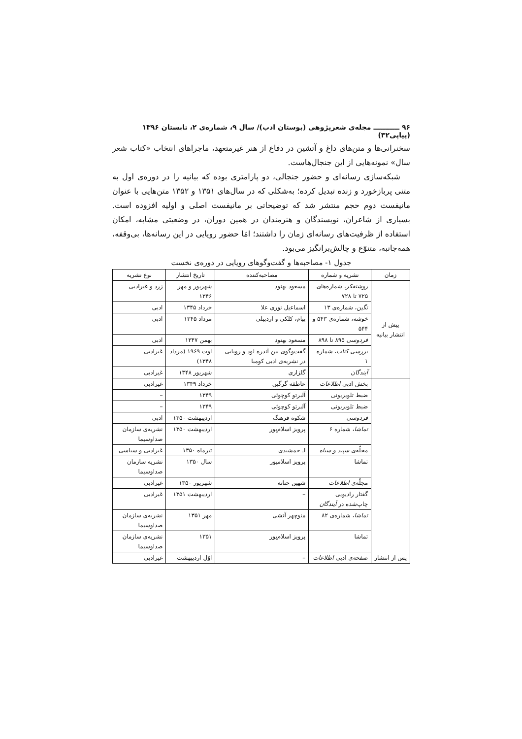۹۶ ـــــــــــ مجله‌ی شعرپژوهی (بوستان ادب)/ سال ۹، شماره‌ی ۲، تابستان ۱۳۹۶ (پیاپی۳۲)
سخنرانی‌ها و متن‌های داغ و آتشین در دفاع از هنر غیرمتعهد، ماجراهای انتخاب «کتاب شعر سال» نمونه‌هایی از این جنجال‌هاست.
شبکه‌سازی رسانه‌ای و حضور جنجالی، دو پارامتری بوده که بیانیه را در دوره‌ی اول به متنی پربازخورد و زنده تبدیل کرده؛ به‌شکلی که در سال‌های ۱۳۵۱ و ۱۳۵۲ متن‌هایی با عنوان مانیفست دوم حجم منتشر شد که توضیحاتی بر مانیفست اصلی و اولیه افزوده است. بسیاری از شاعران، نویسندگان و هنرمندان در همین دوران، در وضعیتی مشابه، امکان استفاده از ظرفیت‌های رسانه‌ای زمان را داشتند؛ امّا حضور رویایی در این رسانه‌ها، بی‌وقفه، همه‌جانبه، متنوّع و چالش‌برانگیز می‌بود.
جدول ۱- مصاحبه‌ها و گفت‌وگوهای رویایی در دوره‌ی نخست
| زمان | نشریه و شماره | مصاحبه‌کننده | تاریخ انتشار | نوع نشریه |
| --- | --- | --- | --- | --- |
| پیش از انتشار بیانیه | روشنفکر ، شماره‌های ۷۲۵ تا ۷۲۸ | مسعود بهنود | شهریور و مهر ۱۳۴۶ | زرد و غیرادبی |
| | نگین ، شماره‌ی ۱۳ | اسماعیل نوری علا | خرداد ۱۳۴۵ | ادبی |
| | خوشه ، شماره‌ی ۵۴۳ و ۵۴۴ | پیام، کلکی و اردبیلی | مرداد ۱۳۴۵ | ادبی |
| | فردوسی ۸۹۵ تا ۸۹۸ | مسعود بهنود | بهمن ۱۳۴۷ | ادبی |
| | بررسی کتاب ، شماره ۱ | گفت‌وگوی بین آندره لود و رویایی در نشریه‌ی ادبی کومبا | اوت ۱۹۶۹ (مرداد ۱۳۴۸) | غیرادبی |
| | آیندگان | گلزاری | شهریور ۱۳۴۸ | غیرادبی |
| پس از انتشار | بخش ادبی اطلاعات | عاطفه گرگین | خرداد ۱۳۴۹ | غیرادبی |
| | ضبط تلویزیونی | آلبرتو کوچوئی | ۱۳۴۹ | – |
| | ضبط تلویزیونی | آلبرتو کوچوئی | ۱۳۴۹ | – |
| | فردوسی | شکوه فرهنگ | اردیبهشت ۱۳۵۰ | ادبی |
| | تماشا ، شماره ۶ | پرویز اسلام‌پور | اردیبهشت ۱۳۵۰ | نشریه‌ی سازمان صداوسیما |
| | مجلّه‌ی سپید و سیاه | ا. جمشیدی | تیرماه ۱۳۵۰ | غیرادبی و سیاسی |
| | تماشا | پرویز اسلامپور | سال ۱۳۵۰ | نشریه سازمان صداوسیما |
| | مجلّه‌ی اطلاعات | شهین حنانه | شهریور ۱۳۵۰ | غیرادبی |
| | گفتار رادیویی چاپ‌شده در آیندگان | – | اردیبهشت ۱۳۵۱ | غیرادبی |
| | تماشا ، شماره‌ی ۸۲ | منوچهر آتشی | مهر ۱۳۵۱ | نشریه‌ی سازمان صداوسیما |
| | تماشا | پرویز اسلام‌پور | ۱۳۵۱ | نشریه‌ی سازمان صداوسیما |
| | صفحه‌ی ادبی اطلاعات | – | اوّل اردیبهشت | غیرادبی |